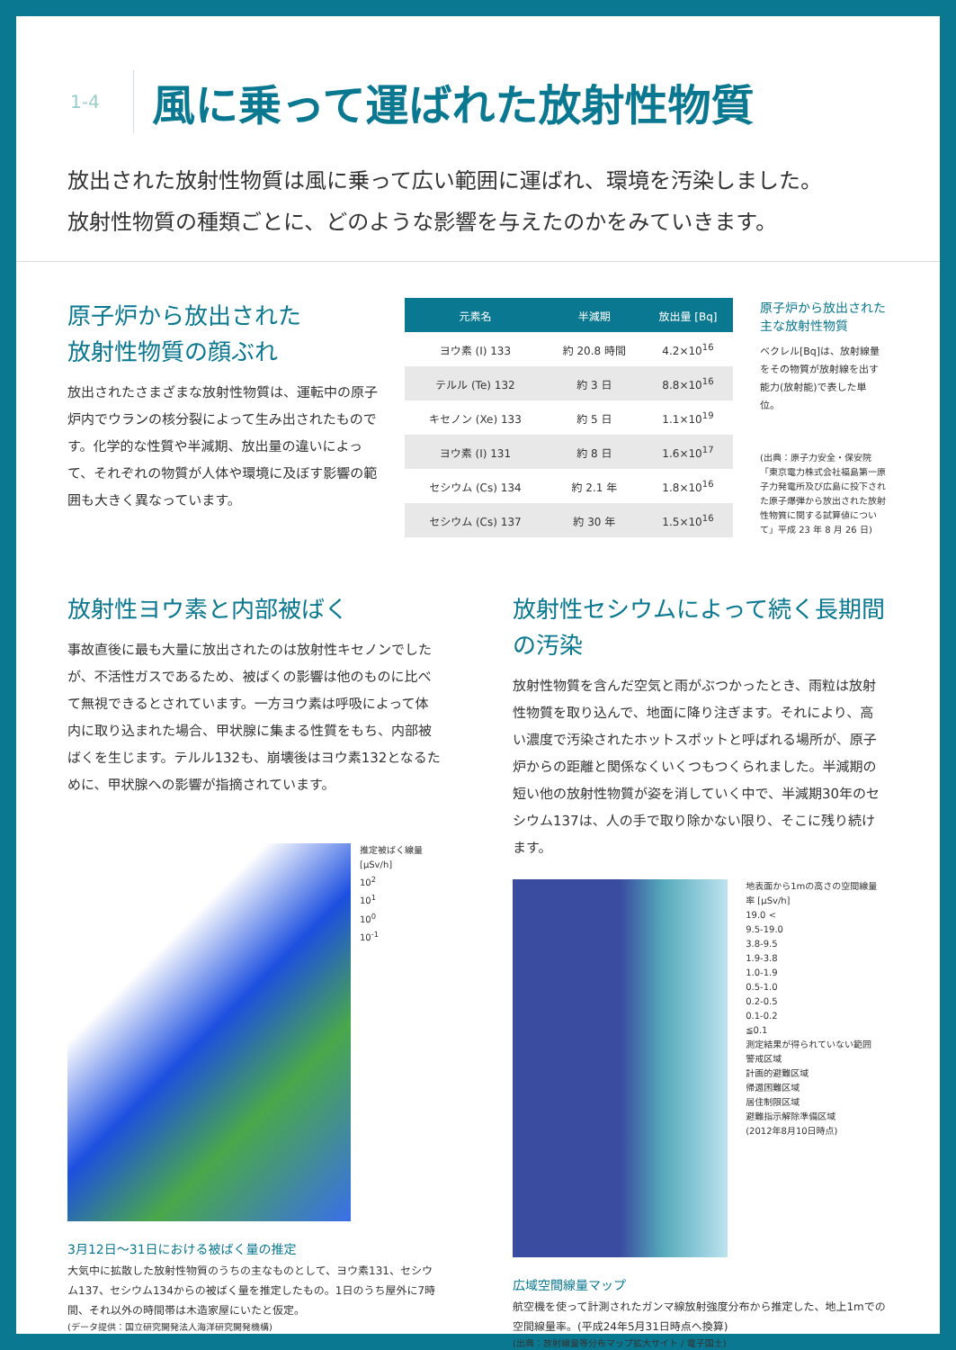1-4
風に乗って運ばれた放射性物質
放出された放射性物質は風に乗って広い範囲に運ばれ、環境を汚染しました。
放射性物質の種類ごとに、どのような影響を与えたのかをみていきます。
原子炉から放出された
放射性物質の顔ぶれ
放出されたさまざまな放射性物質は、運転中の原子炉内でウランの核分裂によって生み出されたものです。化学的な性質や半減期、放出量の違いによって、それぞれの物質が人体や環境に及ぼす影響の範囲も大きく異なっています。
| 元素名 | 半減期 | 放出量 [Bq] |
| --- | --- | --- |
| ヨウ素 (I) 133 | 約 20.8 時間 | 4.2×10<sup>16</sup> |
| テルル (Te) 132 | 約 3 日 | 8.8×10<sup>16</sup> |
| キセノン (Xe) 133 | 約 5 日 | 1.1×10<sup>19</sup> |
| ヨウ素 (I) 131 | 約 8 日 | 1.6×10<sup>17</sup> |
| セシウム (Cs) 134 | 約 2.1 年 | 1.8×10<sup>16</sup> |
| セシウム (Cs) 137 | 約 30 年 | 1.5×10<sup>16</sup> |
原子炉から放出された主な放射性物質
ベクレル[Bq]は、放射線量をその物質が放射線を出す能力(放射能)で表した単位。
(出典：原子力安全・保安院「東京電力株式会社福島第一原子力発電所及び広島に投下された原子爆弾から放出された放射性物質に関する試算値について」平成 23 年 8 月 26 日)
放射性ヨウ素と内部被ばく
事故直後に最も大量に放出されたのは放射性キセノンでしたが、不活性ガスであるため、被ばくの影響は他のものに比べて無視できるとされています。一方ヨウ素は呼吸によって体内に取り込まれた場合、甲状腺に集まる性質をもち、内部被ばくを生じます。テルル132も、崩壊後はヨウ素132となるために、甲状腺への影響が指摘されています。
推定被ばく線量
[μSv/h]
10<sup>2</sup>
10<sup>1</sup>
10<sup>0</sup>
10<sup>-1</sup>
3月12日～31日における被ばく量の推定
大気中に拡散した放射性物質のうちの主なものとして、ヨウ素131、セシウム137、セシウム134からの被ばく量を推定したもの。1日のうち屋外に7時間、それ以外の時間帯は木造家屋にいたと仮定。
(データ提供：国立研究開発法人海洋研究開発機構)
放射性セシウムによって続く長期間の汚染
放射性物質を含んだ空気と雨がぶつかったとき、雨粒は放射性物質を取り込んで、地面に降り注ぎます。それにより、高い濃度で汚染されたホットスポットと呼ばれる場所が、原子炉からの距離と関係なくいくつもつくられました。半減期の短い他の放射性物質が姿を消していく中で、半減期30年のセシウム137は、人の手で取り除かない限り、そこに残り続けます。
地表面から1mの高さの空間線量率 [μSv/h]
19.0 <
9.5-19.0
3.8-9.5
1.9-3.8
1.0-1.9
0.5-1.0
0.2-0.5
0.1-0.2
≦0.1
測定結果が得られていない範囲
警戒区域
計画的避難区域
帰還困難区域
居住制限区域
避難指示解除準備区域
(2012年8月10日時点)
広域空間線量マップ
航空機を使って計測されたガンマ線放射強度分布から推定した、地上1mでの空間線量率。(平成24年5月31日時点へ換算)
(出典：放射線量等分布マップ拡大サイト / 電子国土)